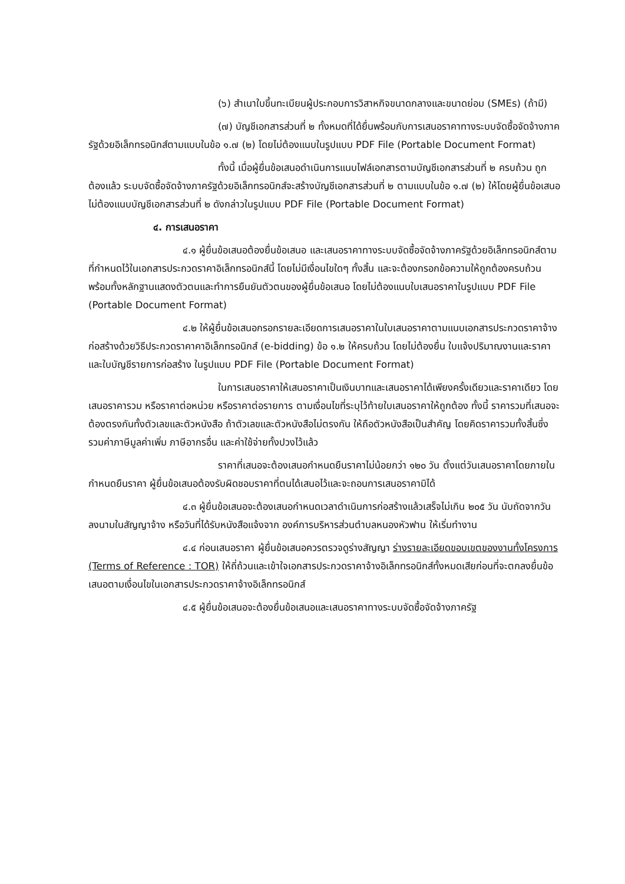(๖) สำเนาใบขึ้นทะเบียนผู้ประกอบการวิสาหกิจขนาดกลางและขนาดย่อม (SMEs) (ถ้ามี)
(๗) บัญชีเอกสารส่วนที่ ๒ ทั้งหมดที่ได้ยื่นพร้อมกับการเสนอราคาทางระบบจัดซื้อจัดจ้างภาครัฐด้วยอิเล็กทรอนิกส์ตามแบบในข้อ ๑.๗ (๒) โดยไม่ต้องแนบในรูปแบบ PDF File (Portable Document Format)
ทั้งนี้ เมื่อผู้ยื่นข้อเสนอดำเนินการแนบไฟล์เอกสารตามบัญชีเอกสารส่วนที่ ๒ ครบถ้วน ถูกต้องแล้ว ระบบจัดซื้อจัดจ้างภาครัฐด้วยอิเล็กทรอนิกส์จะสร้างบัญชีเอกสารส่วนที่ ๒ ตามแบบในข้อ ๑.๗ (๒) ให้โดยผู้ยื่นข้อเสนอไม่ต้องแนบบัญชีเอกสารส่วนที่ ๒ ดังกล่าวในรูปแบบ PDF File (Portable Document Format)
๔. การเสนอราคา
๔.๑ ผู้ยื่นข้อเสนอต้องยื่นข้อเสนอ และเสนอราคาทางระบบจัดซื้อจัดจ้างภาครัฐด้วยอิเล็กทรอนิกส์ตามที่กำหนดไว้ในเอกสารประกวดราคาอิเล็กทรอนิกส์นี้ โดยไม่มีเงื่อนไขใดๆ ทั้งสิ้น และจะต้องกรอกข้อความให้ถูกต้องครบถ้วน พร้อมทั้งหลักฐานแสดงตัวตนและทำการยืนยันตัวตนของผู้ยื่นข้อเสนอ โดยไม่ต้องแนบใบเสนอราคาในรูปแบบ PDF File (Portable Document Format)
๔.๒ ให้ผู้ยื่นข้อเสนอกรอกรายละเอียดการเสนอราคาในใบเสนอราคาตามแนบเอกสารประกวดราคาจ้างก่อสร้างด้วยวิธีประกวดราคาคาอิเล็กทรอนิกส์ (e-bidding) ข้อ ๑.๒ ให้ครบถ้วน โดยไม่ต้องยื่น ใบแจ้งปริมาณงานและราคาและใบบัญชีรายการก่อสร้าง ในรูปแบบ PDF File (Portable Document Format)
ในการเสนอราคาให้เสนอราคาเป็นเงินบาทและเสนอราคาได้เพียงครั้งเดียวและราคาเดียว โดยเสนอราคารวม หรือราคาต่อหน่วย หรือราคาต่อรายการ ตามเงื่อนไขที่ระบุไว้ท้ายใบเสนอราคาให้ถูกต้อง ทั้งนี้ ราคารวมที่เสนอจะต้องตรงกันทั้งตัวเลขและตัวหนังสือ ถ้าตัวเลขและตัวหนังสือไม่ตรงกัน ให้ถือตัวหนังสือเป็นสำคัญ โดยคิดราคารวมทั้งสิ้นซึ่งรวมค่าภาษีมูลค่าเพิ่ม ภาษีอากรอื่น และค่าใช้จ่ายทั้งปวงไว้แล้ว
ราคาที่เสนอจะต้องเสนอกำหนดยืนราคาไม่น้อยกว่า ๑๒๐ วัน ตั้งแต่วันเสนอราคาโดยภายในกำหนดยืนราคา ผู้ยื่นข้อเสนอต้องรับผิดชอบราคาที่ตนได้เสนอไว้และจะถอนการเสนอราคามิได้
๔.๓ ผู้ยื่นข้อเสนอจะต้องเสนอกำหนดเวลาดำเนินการก่อสร้างแล้วเสร็จไม่เกิน ๒๐๕ วัน นับถัดจากวันลงนามในสัญญาจ้าง หรือวันที่ได้รับหนังสือแจ้งจาก องค์การบริหารส่วนตำบลหนองหัวฟาน ให้เริ่มทำงาน
๔.๔ ก่อนเสนอราคา ผู้ยื่นข้อเสนอควรตรวจดูร่างสัญญา ร่างรายละเอียดขอบเขตของงานทั้งโครงการ (Terms of Reference : TOR) ให้ถี่ถ้วนและเข้าใจเอกสารประกวดราคาจ้างอิเล็กทรอนิกส์ทั้งหมดเสียก่อนที่จะตกลงยื่นข้อเสนอตามเงื่อนไขในเอกสารประกวดราคาจ้างอิเล็กทรอนิกส์
๔.๕ ผู้ยื่นข้อเสนอจะต้องยื่นข้อเสนอและเสนอราคาทางระบบจัดซื้อจัดจ้างภาครัฐ